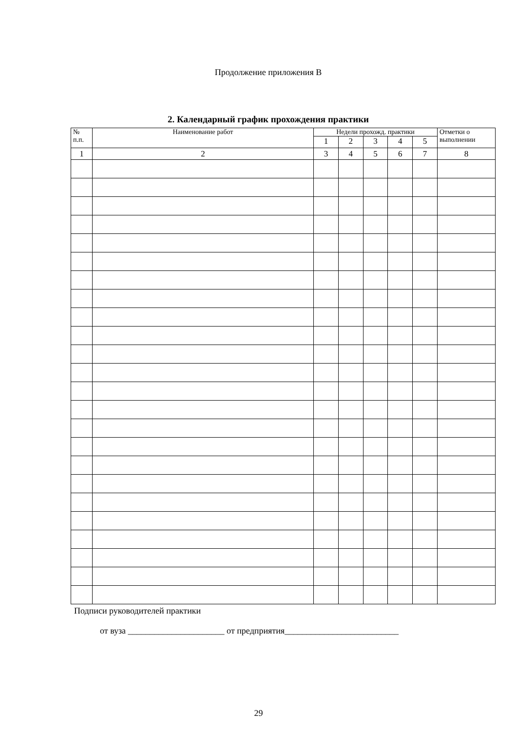Продолжение приложения В
2. Календарный график прохождения практики
| № п.п. | Наименование работ | Недели прохожд. практики | | | | | Отметки о выполнении |
| --- | --- | --- | --- | --- | --- | --- | --- |
| | | 1 | 2 | 3 | 4 | 5 | |
| 1 | 2 | 3 | 4 | 5 | 6 | 7 | 8 |
Подписи руководителей практики
от вуза ______________________ от предприятия__________________________
29